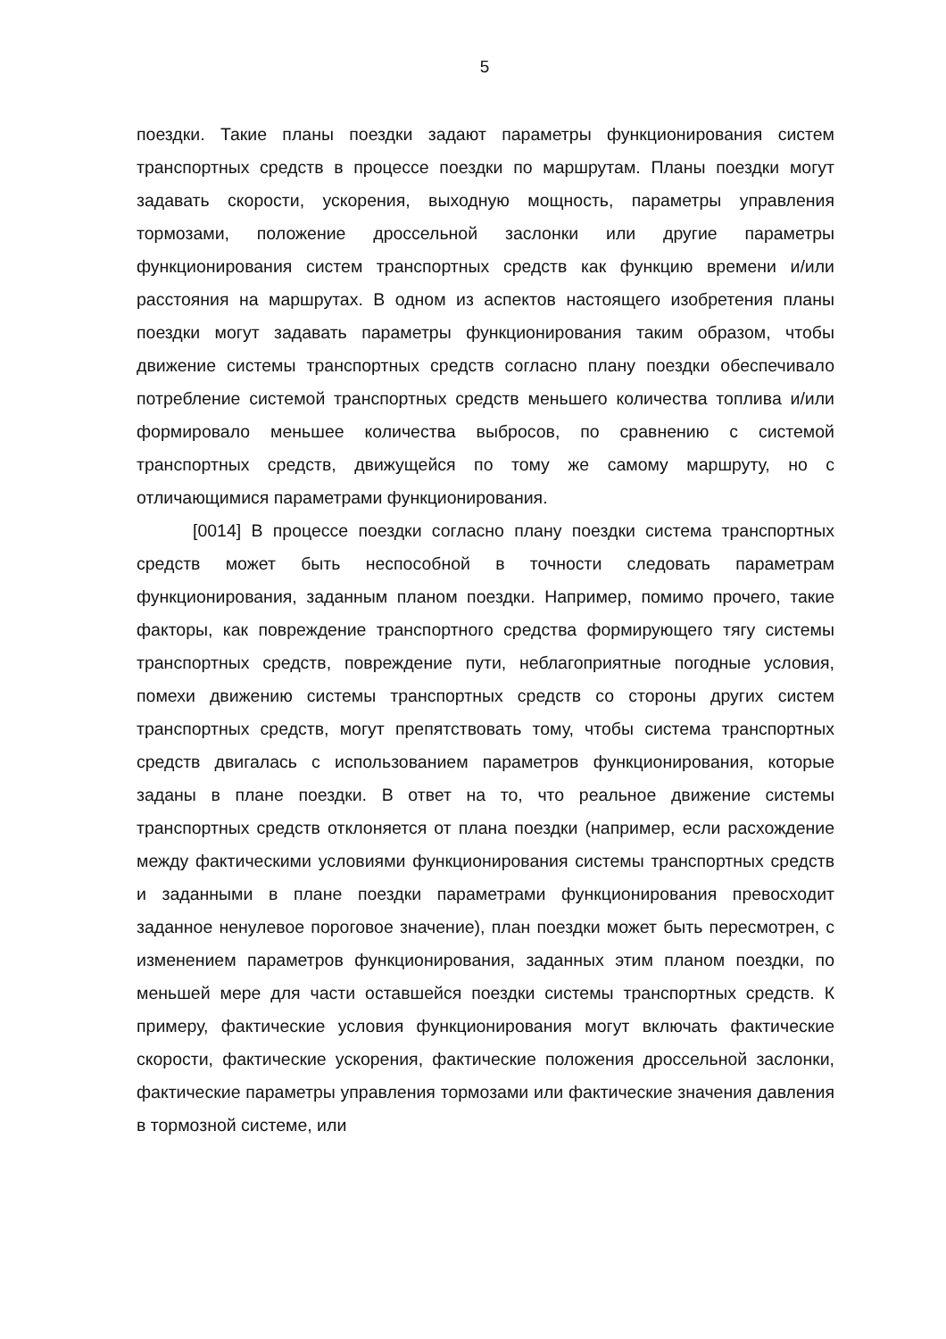5
поездки. Такие планы поездки задают параметры функционирования систем транспортных средств в процессе поездки по маршрутам. Планы поездки могут задавать скорости, ускорения, выходную мощность, параметры управления тормозами, положение дроссельной заслонки или другие параметры функционирования систем транспортных средств как функцию времени и/или расстояния на маршрутах. В одном из аспектов настоящего изобретения планы поездки могут задавать параметры функционирования таким образом, чтобы движение системы транспортных средств согласно плану поездки обеспечивало потребление системой транспортных средств меньшего количества топлива и/или формировало меньшее количества выбросов, по сравнению с системой транспортных средств, движущейся по тому же самому маршруту, но с отличающимися параметрами функционирования.
[0014] В процессе поездки согласно плану поездки система транспортных средств может быть неспособной в точности следовать параметрам функционирования, заданным планом поездки. Например, помимо прочего, такие факторы, как повреждение транспортного средства формирующего тягу системы транспортных средств, повреждение пути, неблагоприятные погодные условия, помехи движению системы транспортных средств со стороны других систем транспортных средств, могут препятствовать тому, чтобы система транспортных средств двигалась с использованием параметров функционирования, которые заданы в плане поездки. В ответ на то, что реальное движение системы транспортных средств отклоняется от плана поездки (например, если расхождение между фактическими условиями функционирования системы транспортных средств и заданными в плане поездки параметрами функционирования превосходит заданное ненулевое пороговое значение), план поездки может быть пересмотрен, с изменением параметров функционирования, заданных этим планом поездки, по меньшей мере для части оставшейся поездки системы транспортных средств. К примеру, фактические условия функционирования могут включать фактические скорости, фактические ускорения, фактические положения дроссельной заслонки, фактические параметры управления тормозами или фактические значения давления в тормозной системе, или